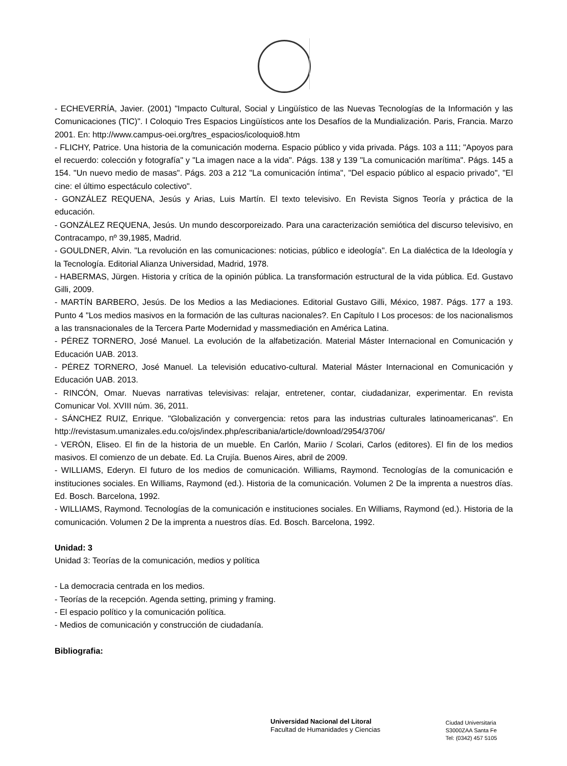- ECHEVERRÍA, Javier. (2001) "Impacto Cultural, Social y Lingüístico de las Nuevas Tecnologías de la Información y las Comunicaciones (TIC)". I Coloquio Tres Espacios Lingüísticos ante los Desafíos de la Mundialización. Paris, Francia. Marzo 2001. En: http://www.campus-oei.org/tres_espacios/icoloquio8.htm
- FLICHY, Patrice. Una historia de la comunicación moderna. Espacio público y vida privada. Págs. 103 a 111; "Apoyos para el recuerdo: colección y fotografía" y "La imagen nace a la vida". Págs. 138 y 139 "La comunicación marítima". Págs. 145 a 154. "Un nuevo medio de masas". Págs. 203 a 212 "La comunicación íntima", "Del espacio público al espacio privado", "El cine: el último espectáculo colectivo".
- GONZÁLEZ REQUENA, Jesús y Arias, Luis Martín. El texto televisivo. En Revista Signos Teoría y práctica de la educación.
- GONZÁLEZ REQUENA, Jesús. Un mundo descorporeizado. Para una caracterización semiótica del discurso televisivo, en Contracampo, nº 39,1985, Madrid.
- GOULDNER, Alvin. "La revolución en las comunicaciones: noticias, público e ideología". En La dialéctica de la Ideología y la Tecnología. Editorial Alianza Universidad, Madrid, 1978.
- HABERMAS, Jürgen. Historia y crítica de la opinión pública. La transformación estructural de la vida pública. Ed. Gustavo Gilli, 2009.
- MARTÍN BARBERO, Jesús. De los Medios a las Mediaciones. Editorial Gustavo Gilli, México, 1987. Págs. 177 a 193. Punto 4 "Los medios masivos en la formación de las culturas nacionales?. En Capítulo I Los procesos: de los nacionalismos a las transnacionales de la Tercera Parte Modernidad y massmediación en América Latina.
- PÉREZ TORNERO, José Manuel. La evolución de la alfabetización. Material Máster Internacional en Comunicación y Educación UAB. 2013.
- PÉREZ TORNERO, José Manuel. La televisión educativo-cultural. Material Máster Internacional en Comunicación y Educación UAB. 2013.
- RINCÓN, Omar. Nuevas narrativas televisivas: relajar, entretener, contar, ciudadanizar, experimentar. En revista Comunicar Vol. XVIII núm. 36, 2011.
- SÁNCHEZ RUIZ, Enrique. "Globalización y convergencia: retos para las industrias culturales latinoamericanas". En http://revistasum.umanizales.edu.co/ojs/index.php/escribania/article/download/2954/3706/
- VERÓN, Eliseo. El fin de la historia de un mueble. En Carlón, Mariio / Scolari, Carlos (editores). El fin de los medios masivos. El comienzo de un debate. Ed. La Crujía. Buenos Aires, abril de 2009.
- WILLIAMS, Ederyn. El futuro de los medios de comunicación. Williams, Raymond. Tecnologías de la comunicación e instituciones sociales. En Williams, Raymond (ed.). Historia de la comunicación. Volumen 2 De la imprenta a nuestros días. Ed. Bosch. Barcelona, 1992.
- WILLIAMS, Raymond. Tecnologías de la comunicación e instituciones sociales. En Williams, Raymond (ed.). Historia de la comunicación. Volumen 2 De la imprenta a nuestros días. Ed. Bosch. Barcelona, 1992.
Unidad: 3
Unidad 3: Teorías de la comunicación, medios y política
- La democracia centrada en los medios.
- Teorías de la recepción. Agenda setting, priming y framing.
- El espacio político y la comunicación política.
- Medios de comunicación y construcción de ciudadanía.
Bibliografia:
Universidad Nacional del Litoral
Facultad de Humanidades y Ciencias
Ciudad Universitaria
S3000ZAA Santa Fe
Tel: (0342) 457 5105